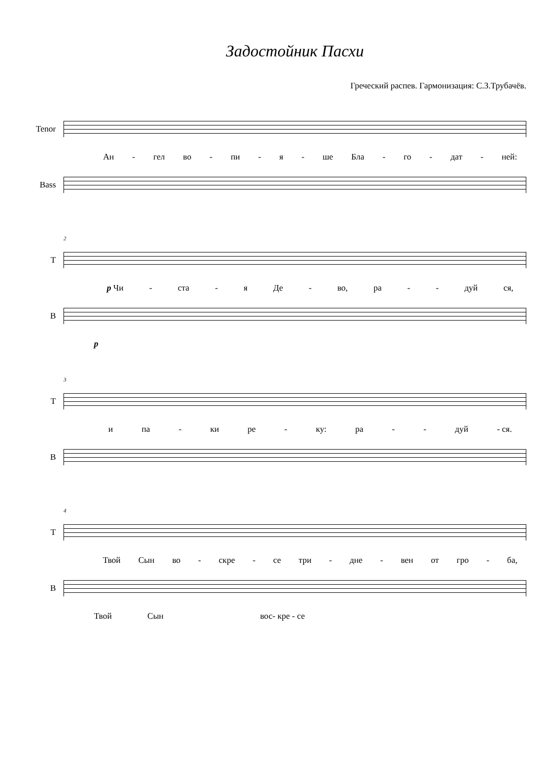Задостойник Пасхи
Греческий распев. Гармонизация: С.З.Трубачёв.
Tenor
Ан - гел во - пи - я - ше Бла - го - дат - ней:
Bass
2
T
p Чи - ста - я Де - во, ра - - дуй ся,
B
p
3
T
и па - ки ре - ку: ра - - дуй - ся.
B
4
T
Твой Сын во - скре - се три - дне - вен от гро - ба,
B
Твой Сын вос- кре - се